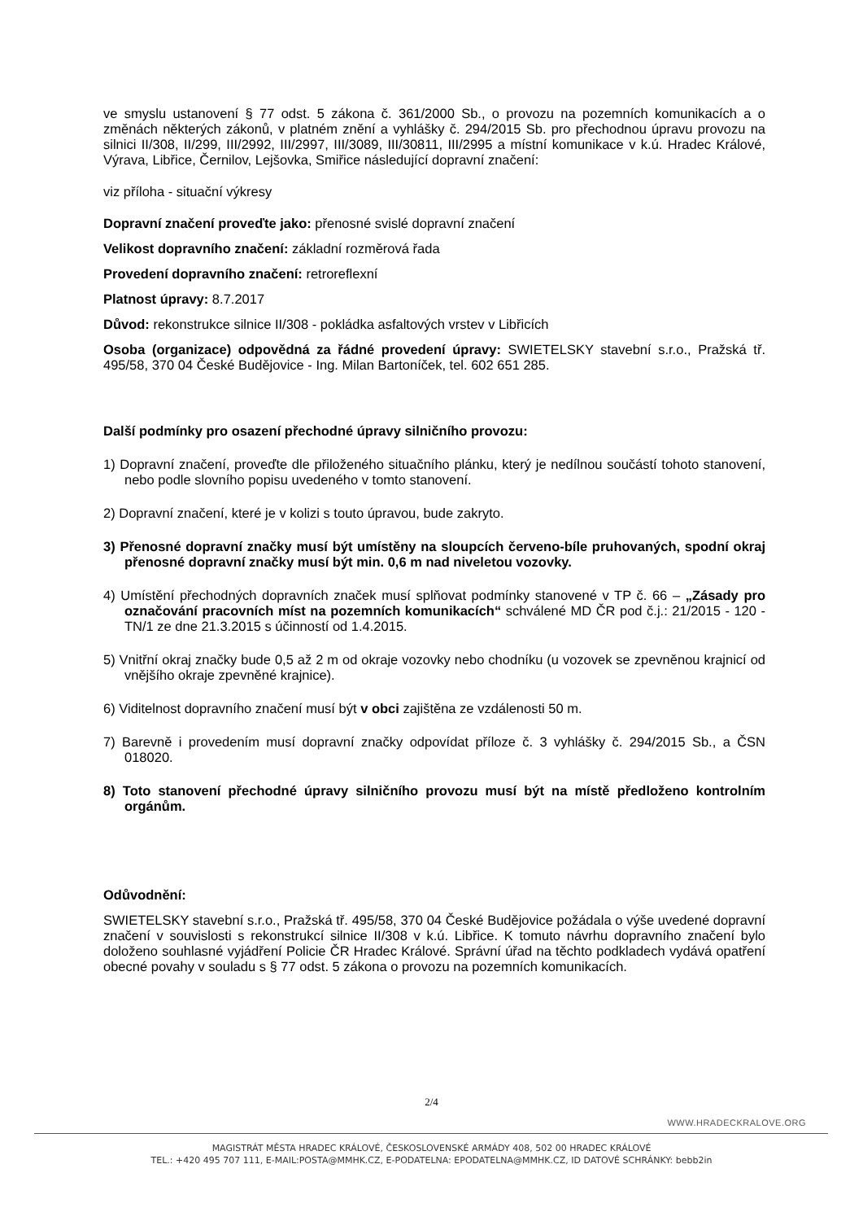ve smyslu ustanovení § 77 odst. 5 zákona č. 361/2000 Sb., o provozu na pozemních komunikacích a o změnách některých zákonů, v platném znění a vyhlášky č. 294/2015 Sb. pro přechodnou úpravu provozu na silnici II/308, II/299, III/2992, III/2997, III/3089, III/30811, III/2995 a místní komunikace v k.ú. Hradec Králové, Výrava, Libřice, Černilov, Lejšovka, Smiřice následující dopravní značení:
viz příloha - situační výkresy
Dopravní značení proveďte jako: přenosné svislé dopravní značení
Velikost dopravního značení: základní rozměrová řada
Provedení dopravního značení: retroreflexní
Platnost úpravy: 8.7.2017
Důvod: rekonstrukce silnice II/308 - pokládka asfaltových vrstev v Libřicích
Osoba (organizace) odpovědná za řádné provedení úpravy: SWIETELSKY stavební s.r.o., Pražská tř. 495/58, 370 04 České Budějovice - Ing. Milan Bartoníček, tel. 602 651 285.
Další podmínky pro osazení přechodné úpravy silničního provozu:
1) Dopravní značení, proveďte dle přiloženého situačního plánku, který je nedílnou součástí tohoto stanovení, nebo podle slovního popisu uvedeného v tomto stanovení.
2) Dopravní značení, které je v kolizi s touto úpravou, bude zakryto.
3) Přenosné dopravní značky musí být umístěny na sloupcích červeno-bíle pruhovaných, spodní okraj přenosné dopravní značky musí být min. 0,6 m nad niveletou vozovky.
4) Umístění přechodných dopravních značek musí splňovat podmínky stanovené v TP č. 66 – „Zásady pro označování pracovních míst na pozemních komunikacích“ schválené MD ČR pod č.j.: 21/2015 - 120 - TN/1 ze dne 21.3.2015 s účinností od 1.4.2015.
5) Vnitřní okraj značky bude 0,5 až 2 m od okraje vozovky nebo chodníku (u vozovek se zpevněnou krajnicí od vnějšího okraje zpevněné krajnice).
6) Viditelnost dopravního značení musí být v obci zajištěna ze vzdálenosti 50 m.
7) Barevně i provedením musí dopravní značky odpovídat příloze č. 3 vyhlášky č. 294/2015 Sb., a ČSN 018020.
8) Toto stanovení přechodné úpravy silničního provozu musí být na místě předloženo kontrolním orgánům.
Odůvodnění:
SWIETELSKY stavební s.r.o., Pražská tř. 495/58, 370 04 České Budějovice požádala o výše uvedené dopravní značení v souvislosti s rekonstrukcí silnice II/308 v k.ú. Libřice. K tomuto návrhu dopravního značení bylo doloženo souhlasné vyjádření Policie ČR Hradec Králové. Správní úřad na těchto podkladech vydává opatření obecné povahy v souladu s § 77 odst. 5 zákona o provozu na pozemních komunikacích.
2/4
WWW.HRADECKRALOVE.ORG
MAGISTRÁT MĚSTA HRADEC KRÁLOVÉ, ČESKOSLOVENSKÉ ARMÁDY 408, 502 00 HRADEC KRÁLOVÉ
TEL.: +420 495 707 111, E-MAIL:POSTA@MMHK.CZ, E-PODATELNA: EPODATELNA@MMHK.CZ, ID DATOVÉ SCHRÁNKY: bebb2in